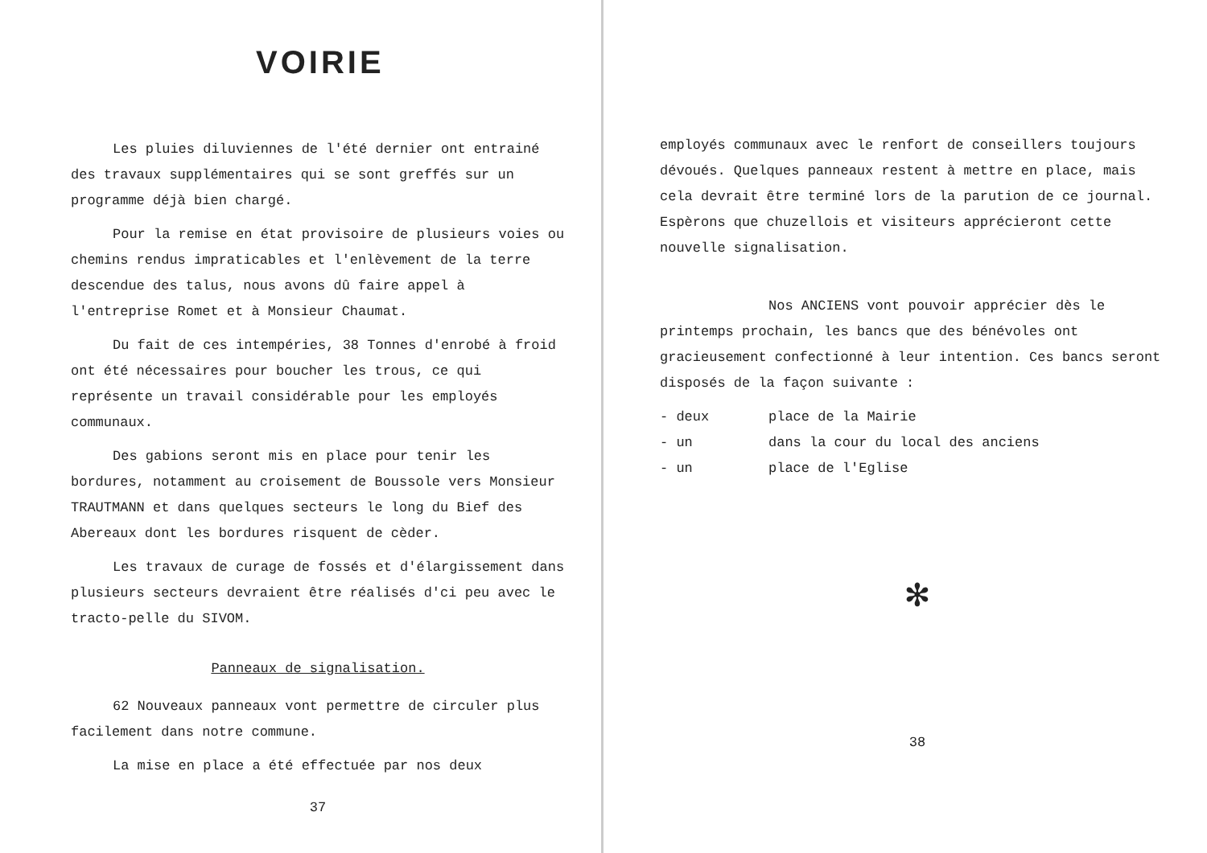VOIRIE
Les pluies diluviennes de l'été dernier ont entrainé des travaux supplémentaires qui se sont greffés sur un programme déjà bien chargé.
Pour la remise en état provisoire de plusieurs voies ou chemins rendus impraticables et l'enlèvement de la terre descendue des talus, nous avons dû faire appel à l'entreprise Romet et à Monsieur Chaumat.
Du fait de ces intempéries, 38 Tonnes d'enrobé à froid ont été nécessaires pour boucher les trous, ce qui représente un travail considérable pour les employés communaux.
Des gabions seront mis en place pour tenir les bordures, notamment au croisement de Boussole vers Monsieur TRAUTMANN et dans quelques secteurs le long du Bief des Abereaux dont les bordures risquent de cèder.
Les travaux de curage de fossés et d'élargissement dans plusieurs secteurs devraient être réalisés d'ci peu avec le tracto-pelle du SIVOM.
Panneaux de signalisation.
62 Nouveaux panneaux vont permettre de circuler plus facilement dans notre commune.
La mise en place a été effectuée par nos deux
37
employés communaux avec le renfort de conseillers toujours dévoués. Quelques panneaux restent à mettre en place, mais cela devrait être terminé lors de la parution de ce journal. Espèrons que chuzellois et visiteurs apprécieront cette nouvelle signalisation.
Nos ANCIENS vont pouvoir apprécier dès le printemps prochain, les bancs que des bénévoles ont gracieusement confectionné à leur intention. Ces bancs seront disposés de la façon suivante :
- deux place de la Mairie
- un dans la cour du local des anciens
- un place de l'Eglise
✻
38